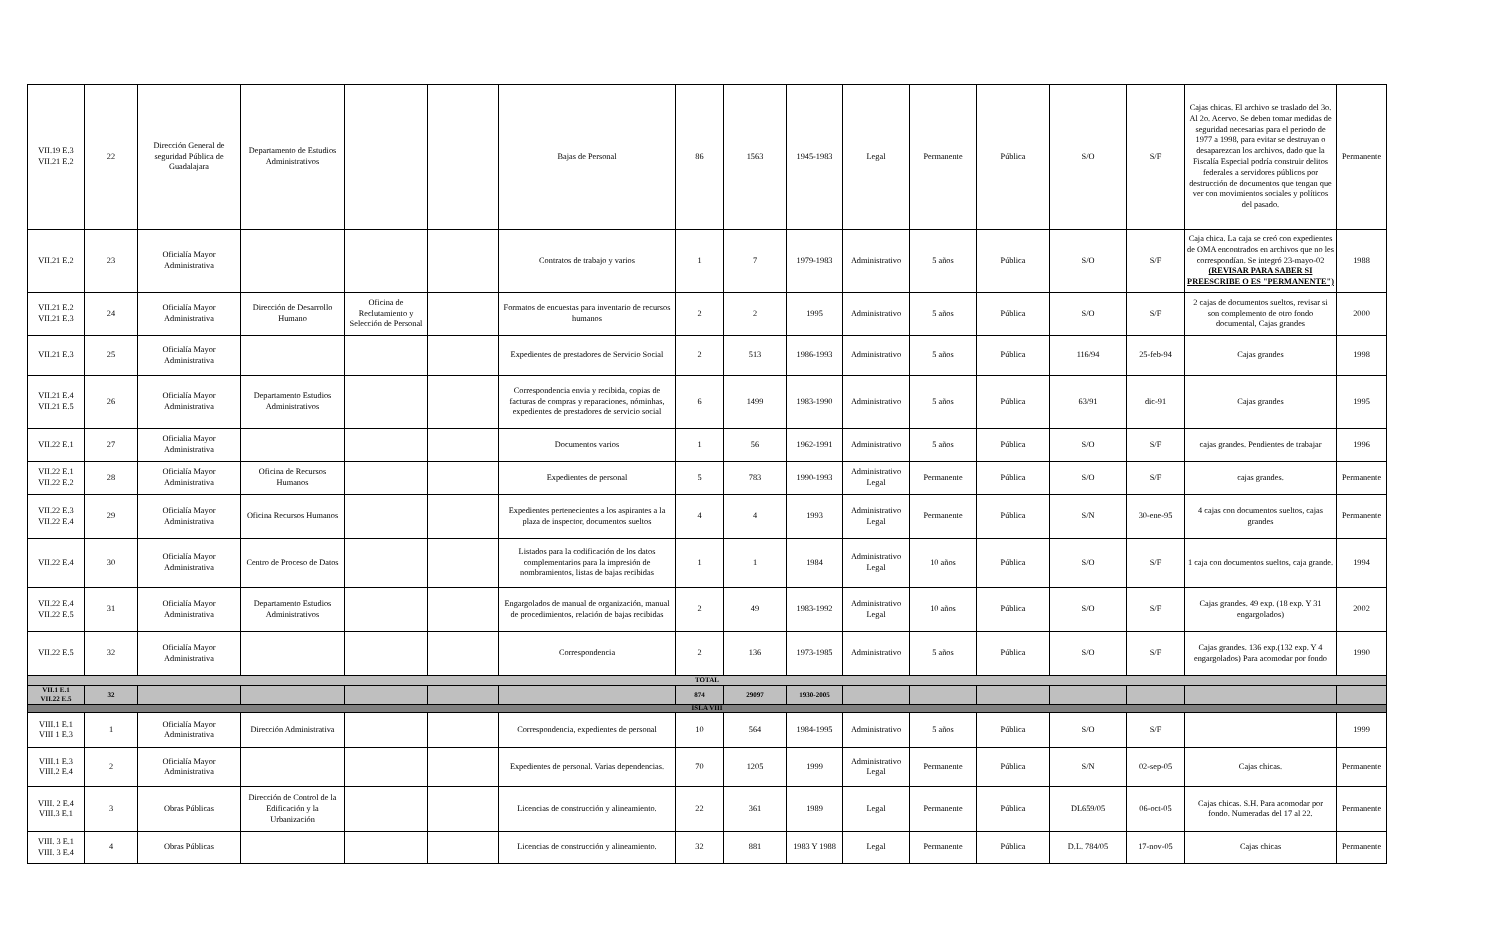| VII.19 E.3 VII.21 E.2 | 22 | Dirección General de seguridad Pública de Guadalajara | Departamento de Estudios Administrativos | | | Bajas de Personal | 86 | 1563 | 1945-1983 | Legal | Permanente | Pública | S/O | S/F | Cajas chicas. El archivo se traslado del 3o. Al 2o. Acervo. Se deben tomar medidas de seguridad necesarias para el periodo de 1977 a 1998, para evitar se destruyan o desaparezcan los archivos, dado que la Fiscalía Especial podría construir delitos federales a servidores públicos por destrucción de documentos que tengan que ver con movimientos sociales y políticos del pasado. | Permanente |
| VII.21 E.2 | 23 | Oficialía Mayor Administrativa | | | | Contratos de trabajo y varios | 1 | 7 | 1979-1983 | Administrativo | 5 años | Pública | S/O | S/F | Caja chica. La caja se creó con expedientes de OMA encontrados en archivos que no les correspondían. Se integró 23-mayo-02 (REVISAR PARA SABER SI PREESCRIBE O ES "PERMANENTE") | 1988 |
| VII.21 E.2 VII.21 E.3 | 24 | Oficialía Mayor Administrativa | Dirección de Desarrollo Humano | Oficina de Reclutamiento y Selección de Personal | | Formatos de encuestas para inventario de recursos humanos | 2 | 2 | 1995 | Administrativo | 5 años | Pública | S/O | S/F | 2 cajas de documentos sueltos, revisar si son complemento de otro fondo documental, Cajas grandes | 2000 |
| VII.21 E.3 | 25 | Oficialía Mayor Administrativa | | | | Expedientes de prestadores de Servicio Social | 2 | 513 | 1986-1993 | Administrativo | 5 años | Pública | 116/94 | 25-feb-94 | Cajas grandes | 1998 |
| VII.21 E.4 VII.21 E.5 | 26 | Oficialía Mayor Administrativa | Departamento Estudios Administrativos | | | Correspondencia envia y recibida, copias de facturas de compras y reparaciones, nóminhas, expedientes de prestadores de servicio social | 6 | 1499 | 1983-1990 | Administrativo | 5 años | Pública | 63/91 | dic-91 | Cajas grandes | 1995 |
| VII.22 E.1 | 27 | Oficialia Mayor Administrativa | | | | Documentos varios | 1 | 56 | 1962-1991 | Administrativo | 5 años | Pública | S/O | S/F | cajas grandes. Pendientes de trabajar | 1996 |
| VII.22 E.1 VII.22 E.2 | 28 | Oficialía Mayor Administrativa | Oficina de Recursos Humanos | | | Expedientes de personal | 5 | 783 | 1990-1993 | Administrativo Legal | Permanente | Pública | S/O | S/F | cajas grandes. | Permanente |
| VII.22 E.3 VII.22 E.4 | 29 | Oficialía Mayor Administrativa | Oficina Recursos Humanos | | | Expedientes pertenecientes a los aspirantes a la plaza de inspector, documentos sueltos | 4 | 4 | 1993 | Administrativo Legal | Permanente | Pública | S/N | 30-ene-95 | 4 cajas con documentos sueltos, cajas grandes | Permanente |
| VII.22 E.4 | 30 | Oficialía Mayor Administrativa | Centro de Proceso de Datos | | | Listados para la codificación de los datos complementarios para la impresión de nombramientos, listas de bajas recibidas | 1 | 1 | 1984 | Administrativo Legal | 10 años | Pública | S/O | S/F | 1 caja con documentos sueltos, caja grande. | 1994 |
| VII.22 E.4 VII.22 E.5 | 31 | Oficialía Mayor Administrativa | Departamento Estudios Administrativos | | | Engargolados de manual de organización, manual de procedimientos, relación de bajas recibidas | 2 | 49 | 1983-1992 | Administrativo Legal | 10 años | Pública | S/O | S/F | Cajas grandes. 49 exp. (18 exp. Y 31 engargolados) | 2002 |
| VII.22 E.5 | 32 | Oficialía Mayor Administrativa | | | | Correspondencia | 2 | 136 | 1973-1985 | Administrativo | 5 años | Pública | S/O | S/F | Cajas grandes. 136 exp.(132 exp. Y 4 engargolados) Para acomodar por fondo | 1990 |
| TOTAL | | | | | | | | | | | | | | | | |
| VII.1 E.1 VII.22 E.5 | 32 | | | | | | 874 | 29097 | 1930-2005 | | | | | | | |
| ISLA VIII | | | | | | | | | | | | | | | | |
| VIII.1 E.1 VIII 1 E.3 | 1 | Oficialía Mayor Administrativa | Dirección Administrativa | | | Correspondencia, expedientes de personal | 10 | 564 | 1984-1995 | Administrativo | 5 años | Pública | S/O | S/F | | 1999 |
| VIII.1 E.3 VIII.2 E.4 | 2 | Oficialía Mayor Administrativa | | | | Expedientes de personal. Varias dependencias. | 70 | 1205 | 1999 | Administrativo Legal | Permanente | Pública | S/N | 02-sep-05 | Cajas chicas. | Permanente |
| VIII. 2 E.4 VIII.3 E.1 | 3 | Obras Públicas | Dirección de Control de la Edificación y la Urbanización | | | Licencias de construcción y alineamiento. | 22 | 361 | 1989 | Legal | Permanente | Pública | DL659/05 | 06-oct-05 | Cajas chicas. S.H. Para acomodar por fondo. Numeradas del 17 al 22. | Permanente |
| VIII. 3 E.1 VIII. 3 E.4 | 4 | Obras Públicas | | | | Licencias de construcción y alineamiento. | 32 | 881 | 1983 Y 1988 | Legal | Permanente | Pública | D.L. 784/05 | 17-nov-05 | Cajas chicas | Permanente |